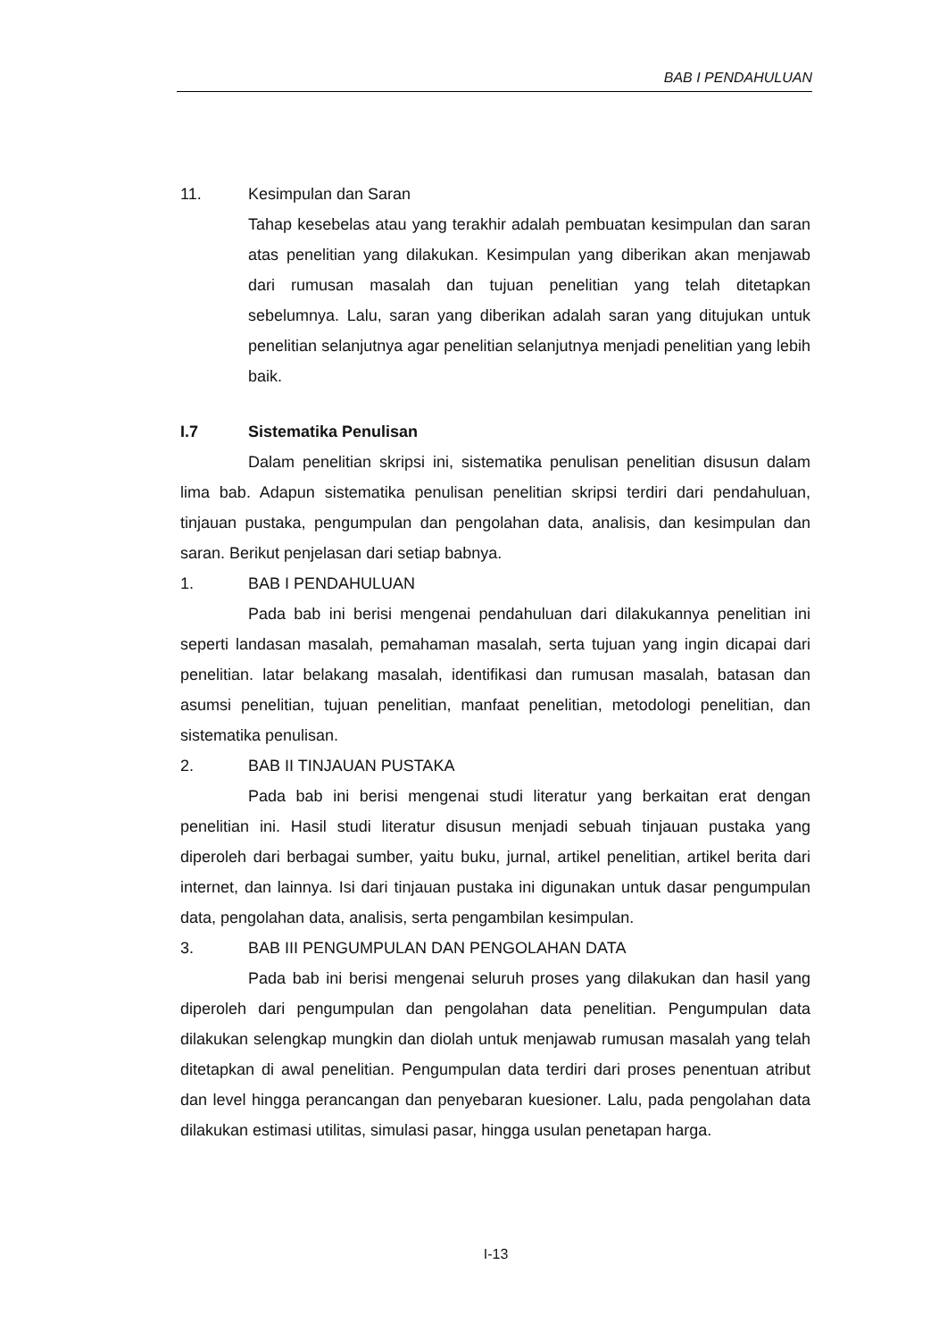BAB I PENDAHULUAN
11. Kesimpulan dan Saran
Tahap kesebelas atau yang terakhir adalah pembuatan kesimpulan dan saran atas penelitian yang dilakukan. Kesimpulan yang diberikan akan menjawab dari rumusan masalah dan tujuan penelitian yang telah ditetapkan sebelumnya. Lalu, saran yang diberikan adalah saran yang ditujukan untuk penelitian selanjutnya agar penelitian selanjutnya menjadi penelitian yang lebih baik.
I.7 Sistematika Penulisan
Dalam penelitian skripsi ini, sistematika penulisan penelitian disusun dalam lima bab. Adapun sistematika penulisan penelitian skripsi terdiri dari pendahuluan, tinjauan pustaka, pengumpulan dan pengolahan data, analisis, dan kesimpulan dan saran. Berikut penjelasan dari setiap babnya.
1. BAB I PENDAHULUAN
Pada bab ini berisi mengenai pendahuluan dari dilakukannya penelitian ini seperti landasan masalah, pemahaman masalah, serta tujuan yang ingin dicapai dari penelitian. latar belakang masalah, identifikasi dan rumusan masalah, batasan dan asumsi penelitian, tujuan penelitian, manfaat penelitian, metodologi penelitian, dan sistematika penulisan.
2. BAB II TINJAUAN PUSTAKA
Pada bab ini berisi mengenai studi literatur yang berkaitan erat dengan penelitian ini. Hasil studi literatur disusun menjadi sebuah tinjauan pustaka yang diperoleh dari berbagai sumber, yaitu buku, jurnal, artikel penelitian, artikel berita dari internet, dan lainnya. Isi dari tinjauan pustaka ini digunakan untuk dasar pengumpulan data, pengolahan data, analisis, serta pengambilan kesimpulan.
3. BAB III PENGUMPULAN DAN PENGOLAHAN DATA
Pada bab ini berisi mengenai seluruh proses yang dilakukan dan hasil yang diperoleh dari pengumpulan dan pengolahan data penelitian. Pengumpulan data dilakukan selengkap mungkin dan diolah untuk menjawab rumusan masalah yang telah ditetapkan di awal penelitian. Pengumpulan data terdiri dari proses penentuan atribut dan level hingga perancangan dan penyebaran kuesioner. Lalu, pada pengolahan data dilakukan estimasi utilitas, simulasi pasar, hingga usulan penetapan harga.
I-13